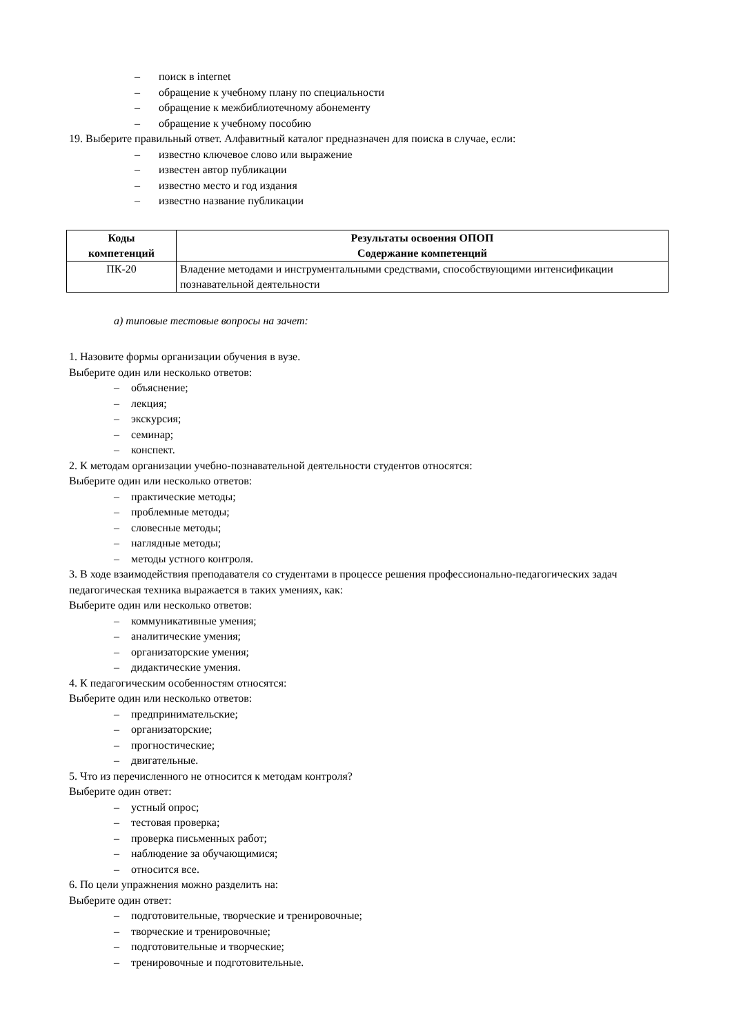– поиск в internet
– обращение к учебному плану по специальности
– обращение к межбиблиотечному абонементу
– обращение к учебному пособию
19. Выберите правильный ответ. Алфавитный каталог предназначен для поиска в случае, если:
– известно ключевое слово или выражение
– известен автор публикации
– известно место и год издания
– известно название публикации
| Коды компетенций | Результаты освоения ОПОП Содержание компетенций |
| --- | --- |
| ПК-20 | Владение методами и инструментальными средствами, способствующими интенсификации познавательной деятельности |
а) типовые тестовые вопросы на зачет:
1. Назовите формы организации обучения в вузе.
Выберите один или несколько ответов:
– объяснение;
– лекция;
– экскурсия;
– семинар;
– конспект.
2. К методам организации учебно-познавательной деятельности студентов относятся:
Выберите один или несколько ответов:
– практические методы;
– проблемные методы;
– словесные методы;
– наглядные методы;
– методы устного контроля.
3. В ходе взаимодействия преподавателя со студентами в процессе решения профессионально-педагогических задач педагогическая техника выражается в таких умениях, как:
Выберите один или несколько ответов:
– коммуникативные умения;
– аналитические умения;
– организаторские умения;
– дидактические умения.
4. К педагогическим особенностям относятся:
Выберите один или несколько ответов:
– предпринимательские;
– организаторские;
– прогностические;
– двигательные.
5. Что из перечисленного не относится к методам контроля?
Выберите один ответ:
– устный опрос;
– тестовая проверка;
– проверка письменных работ;
– наблюдение за обучающимися;
– относится все.
6. По цели упражнения можно разделить на:
Выберите один ответ:
– подготовительные, творческие и тренировочные;
– творческие и тренировочные;
– подготовительные и творческие;
– тренировочные и подготовительные.